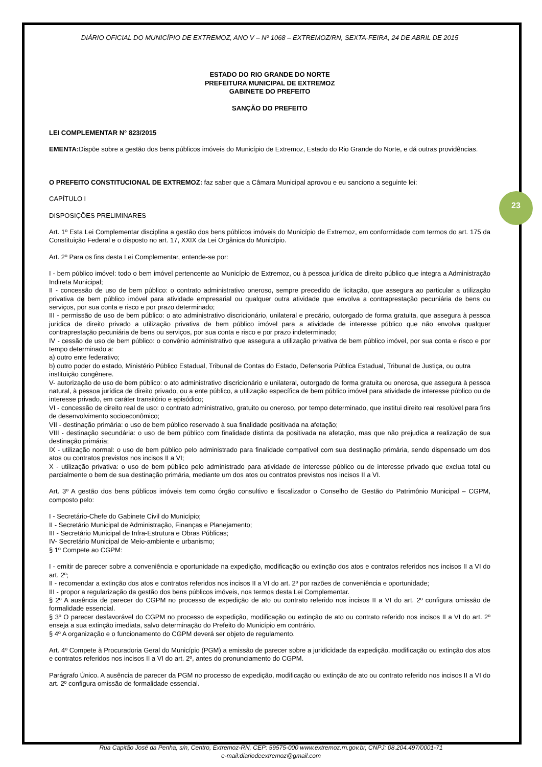23
DIÁRIO OFICIAL DO MUNICÍPIO DE EXTREMOZ, ANO V – Nº 1068 – EXTREMOZ/RN, SEXTA-FEIRA, 24 DE ABRIL DE 2015
ESTADO DO RIO GRANDE DO NORTE
PREFEITURA MUNICIPAL DE EXTREMOZ
GABINETE DO PREFEITO
SANÇÃO DO PREFEITO
LEI COMPLEMENTAR N° 823/2015
EMENTA: Dispõe sobre a gestão dos bens públicos imóveis do Município de Extremoz, Estado do Rio Grande do Norte, e dá outras providências.
O PREFEITO CONSTITUCIONAL DE EXTREMOZ: faz saber que a Câmara Municipal aprovou e eu sanciono a seguinte lei:
CAPÍTULO I
DISPOSIÇÕES PRELIMINARES
Art. 1º Esta Lei Complementar disciplina a gestão dos bens públicos imóveis do Município de Extremoz, em conformidade com termos do art. 175 da Constituição Federal e o disposto no art. 17, XXIX da Lei Orgânica do Município.
Art. 2º Para os fins desta Lei Complementar, entende-se por:
I - bem público imóvel: todo o bem imóvel pertencente ao Município de Extremoz, ou à pessoa jurídica de direito público que integra a Administração Indireta Municipal;
II - concessão de uso de bem público: o contrato administrativo oneroso, sempre precedido de licitação, que assegura ao particular a utilização privativa de bem público imóvel para atividade empresarial ou qualquer outra atividade que envolva a contraprestação pecuniária de bens ou serviços, por sua conta e risco e por prazo determinado;
III - permissão de uso de bem público: o ato administrativo discricionário, unilateral e precário, outorgado de forma gratuita, que assegura à pessoa jurídica de direito privado a utilização privativa de bem público imóvel para a atividade de interesse público que não envolva qualquer contraprestação pecuniária de bens ou serviços, por sua conta e risco e por prazo indeterminado;
IV - cessão de uso de bem público: o convênio administrativo que assegura a utilização privativa de bem público imóvel, por sua conta e risco e por tempo determinado a:
a) outro ente federativo;
b) outro poder do estado, Ministério Público Estadual, Tribunal de Contas do Estado, Defensoria Pública Estadual, Tribunal de Justiça, ou outra instituição congênere.
V- autorização de uso de bem público: o ato administrativo discricionário e unilateral, outorgado de forma gratuita ou onerosa, que assegura à pessoa natural, à pessoa jurídica de direito privado, ou a ente público, a utilização específica de bem público imóvel para atividade de interesse público ou de interesse privado, em caráter transitório e episódico;
VI - concessão de direito real de uso: o contrato administrativo, gratuito ou oneroso, por tempo determinado, que institui direito real resolúvel para fins de desenvolvimento socioeconômico;
VII - destinação primária: o uso de bem público reservado à sua finalidade positivada na afetação;
VIII - destinação secundária: o uso de bem público com finalidade distinta da positivada na afetação, mas que não prejudica a realização de sua destinação primária;
IX - utilização normal: o uso de bem público pelo administrado para finalidade compatível com sua destinação primária, sendo dispensado um dos atos ou contratos previstos nos incisos II a VI;
X - utilização privativa: o uso de bem público pelo administrado para atividade de interesse público ou de interesse privado que exclua total ou parcialmente o bem de sua destinação primária, mediante um dos atos ou contratos previstos nos incisos II a VI.
Art. 3º A gestão dos bens públicos imóveis tem como órgão consultivo e fiscalizador o Conselho de Gestão do Patrimônio Municipal – CGPM, composto pelo:
I - Secretário-Chefe do Gabinete Civil do Município;
II - Secretário Municipal de Administração, Finanças e Planejamento;
III - Secretário Municipal de Infra-Estrutura e Obras Públicas;
IV- Secretário Municipal de Meio-ambiente e urbanismo;
§ 1º Compete ao CGPM:
I - emitir de parecer sobre a conveniência e oportunidade na expedição, modificação ou extinção dos atos e contratos referidos nos incisos II a VI do art. 2º;
II - recomendar a extinção dos atos e contratos referidos nos incisos II a VI do art. 2º por razões de conveniência e oportunidade;
III - propor a regularização da gestão dos bens públicos imóveis, nos termos desta Lei Complementar.
§ 2º A ausência de parecer do CGPM no processo de expedição de ato ou contrato referido nos incisos II a VI do art. 2º configura omissão de formalidade essencial.
§ 3º O parecer desfavorável do CGPM no processo de expedição, modificação ou extinção de ato ou contrato referido nos incisos II a VI do art. 2º enseja a sua extinção imediata, salvo determinação do Prefeito do Município em contrário.
§ 4º A organização e o funcionamento do CGPM deverá ser objeto de regulamento.
Art. 4º Compete à Procuradoria Geral do Município (PGM) a emissão de parecer sobre a juridicidade da expedição, modificação ou extinção dos atos e contratos referidos nos incisos II a VI do art. 2º, antes do pronunciamento do CGPM.
Parágrafo Único. A ausência de parecer da PGM no processo de expedição, modificação ou extinção de ato ou contrato referido nos incisos II a VI do art. 2º configura omissão de formalidade essencial.
Rua Capitão José da Penha, s/n, Centro, Extremoz-RN, CEP: 59575-000 www.extremoz.rn.gov.br, CNPJ: 08.204.497/0001-71
e-mail:diariodeextremoz@gmail.com